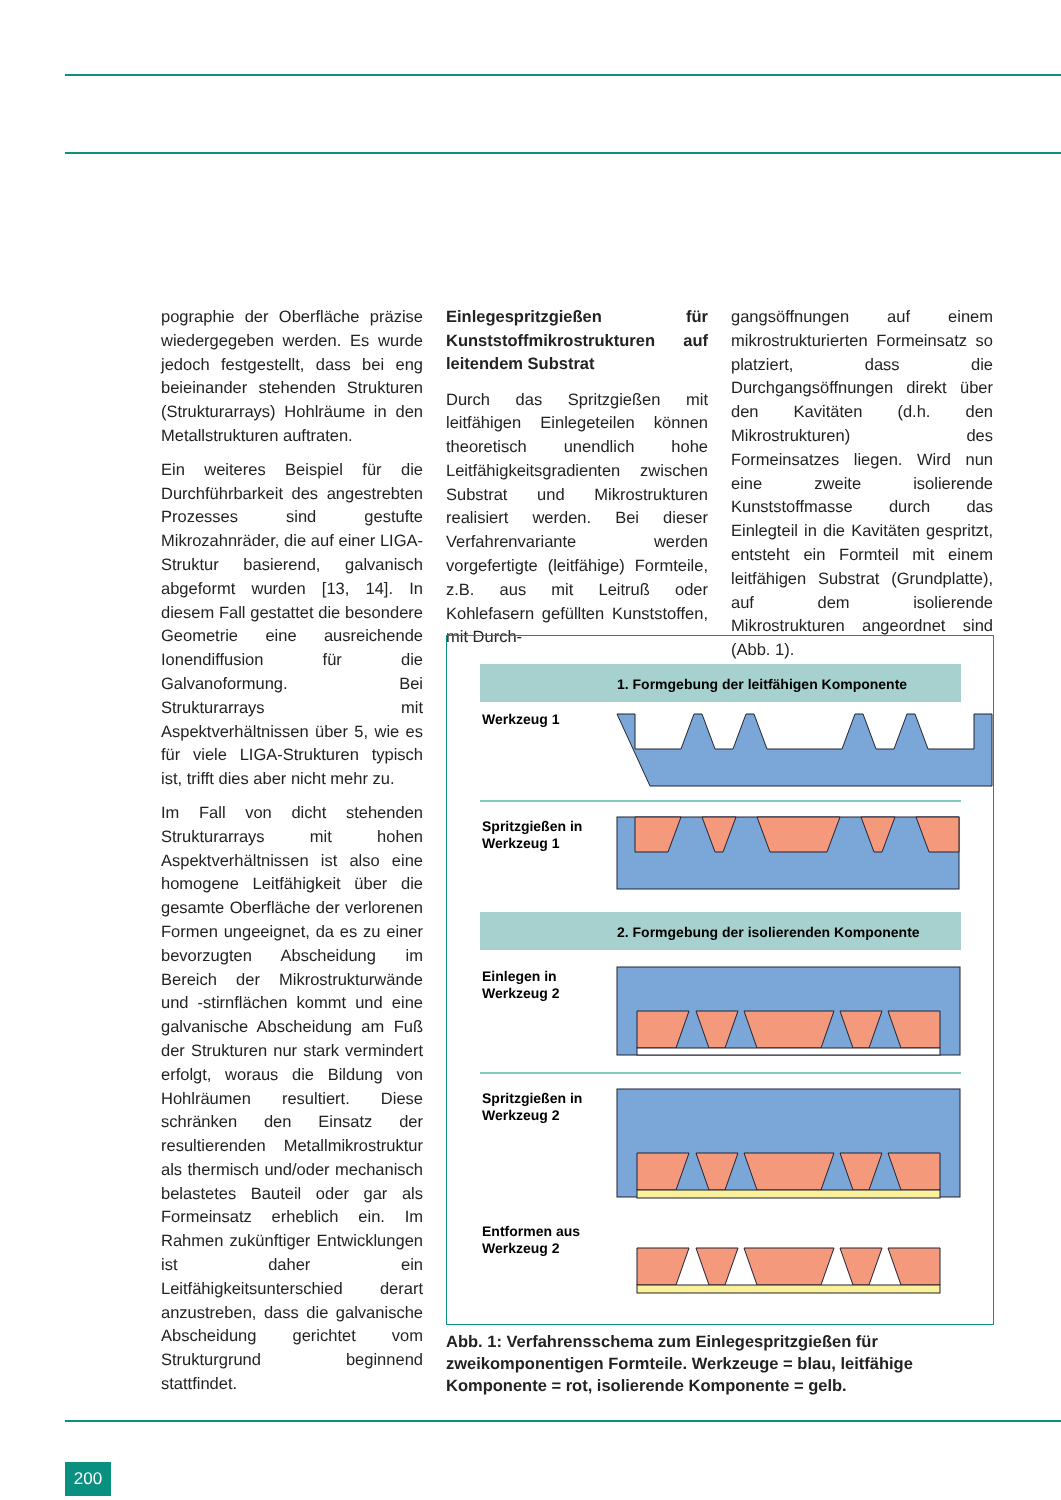pographie der Oberfläche präzise wiedergegeben werden. Es wurde jedoch festgestellt, dass bei eng beieinander stehenden Strukturen (Strukturarrays) Hohlräume in den Metallstrukturen auftraten.
Ein weiteres Beispiel für die Durchführbarkeit des angestrebten Prozesses sind gestufte Mikrozahnräder, die auf einer LIGA-Struktur basierend, galvanisch abgeformt wurden [13, 14]. In diesem Fall gestattet die besondere Geometrie eine ausreichende Ionendiffusion für die Galvanoformung. Bei Strukturarrays mit Aspektverhältnissen über 5, wie es für viele LIGA-Strukturen typisch ist, trifft dies aber nicht mehr zu.
Im Fall von dicht stehenden Strukturarrays mit hohen Aspektverhältnissen ist also eine homogene Leitfähigkeit über die gesamte Oberfläche der verlorenen Formen ungeeignet, da es zu einer bevorzugten Abscheidung im Bereich der Mikrostrukturwände und -stirnflächen kommt und eine galvanische Abscheidung am Fuß der Strukturen nur stark vermindert erfolgt, woraus die Bildung von Hohlräumen resultiert. Diese schränken den Einsatz der resultierenden Metallmikrostruktur als thermisch und/oder mechanisch belastetes Bauteil oder gar als Formeinsatz erheblich ein. Im Rahmen zukünftiger Entwicklungen ist daher ein Leitfähigkeitsunterschied derart anzustreben, dass die galvanische Abscheidung gerichtet vom Strukturgrund beginnend stattfindet.
Einlegespritzgießen für Kunststoffmikrostrukturen auf leitendem Substrat
Durch das Spritzgießen mit leitfähigen Einlegeteilen können theoretisch unendlich hohe Leitfähigkeitsgradienten zwischen Substrat und Mikrostrukturen realisiert werden. Bei dieser Verfahrenvariante werden vorgefertigte (leitfähige) Formteile, z.B. aus mit Leitruß oder Kohlefasern gefüllten Kunststoffen, mit Durch-
gangsöffnungen auf einem mikrostrukturierten Formeinsatz so platziert, dass die Durchgangsöffnungen direkt über den Kavitäten (d.h. den Mikrostrukturen) des Formeinsatzes liegen. Wird nun eine zweite isolierende Kunststoffmasse durch das Einlegteil in die Kavitäten gespritzt, entsteht ein Formteil mit einem leitfähigen Substrat (Grundplatte), auf dem isolierende Mikrostrukturen angeordnet sind (Abb. 1).
1. Formgebung der leitfähigen Komponente
Werkzeug 1
Spritzgießen in
Werkzeug 1
2. Formgebung der isolierenden Komponente
Einlegen in
Werkzeug 2
Spritzgießen in
Werkzeug 2
Entformen aus
Werkzeug 2
Abb. 1: Verfahrensschema zum Einlegespritzgießen für zweikomponentigen Formteile. Werkzeuge = blau, leitfähige Komponente = rot, isolierende Komponente = gelb.
200